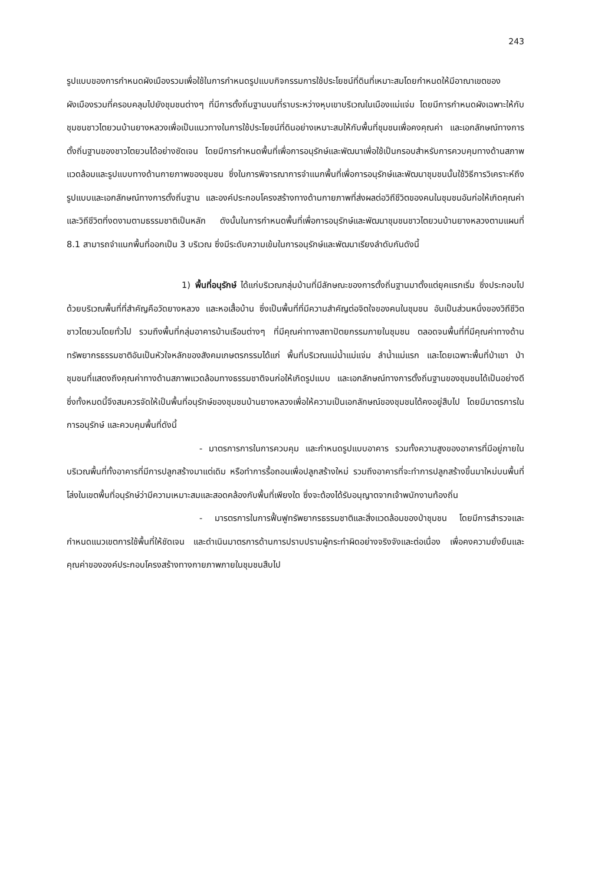243
รูปแบบของการกำหนดผังเมืองรวมเพื่อใช้ในการกำหนดรูปแบบกิจกรรมการใช้ประโยชน์ที่ดินที่เหมาะสมโดยกำหนดให้มีอาณาเขตของผังเมืองรวมที่ครอบคลุมไปยังชุมชนต่างๆ ที่มีการตั้งถิ่นฐานบนที่ราบระหว่างหุบเขาบริเวณในเมืองแม่แจ่ม โดยมีการกำหนดผังเฉพาะให้กับชุมชนชาวไตยวนบ้านยางหลวงเพื่อเป็นแนวทางในการใช้ประโยชน์ที่ดินอย่างเหมาะสมให้กับพื้นที่ชุมชนเพื่อคงคุณค่า และเอกลักษณ์ทางการตั้งถิ่นฐานของชาวไตยวนได้อย่างชัดเจน โดยมีการกำหนดพื้นที่เพื่อการอนุรักษ์และพัฒนาเพื่อใช้เป็นกรอบสำหรับการควบคุมทางด้านสภาพแวดล้อมและรูปแบบทางด้านกายภาพของชุมชน ซึ่งในการพิจารณาการจำแนกพื้นที่เพื่อการอนุรักษ์และพัฒนาชุมชนนั้นใช้วิธีการวิเคราะห์ถึงรูปแบบและเอกลักษณ์ทางการตั้งถิ่นฐาน และองค์ประกอบโครงสร้างทางด้านกายภาพที่ส่งผลต่อวิถีชีวิตของคนในชุมชนอันก่อให้เกิดคุณค่าและวิถีชีวิตที่งดงามตามธรรมชาติเป็นหลัก ดังนั้นในการกำหนดพื้นที่เพื่อการอนุรักษ์และพัฒนาชุมชนชาวไตยวนบ้านยางหลวงตามแผนที่ 8.1 สามารถจำแนกพื้นที่ออกเป็น 3 บริเวณ ซึ่งมีระดับความเข้มในการอนุรักษ์และพัฒนาเรียงลำดับกันดังนี้
1) พื้นที่อนุรักษ์ ได้แก่บริเวณกลุ่มบ้านที่มีลักษณะของการตั้งถิ่นฐานมาตั้งแต่ยุคแรกเริ่ม ซึ่งประกอบไปด้วยบริเวณพื้นที่ที่สำคัญคือวัดยางหลวง และหอเสื้อบ้าน ซึ่งเป็นพื้นที่ที่มีความสำคัญต่อจิตใจของคนในชุมชน อันเป็นส่วนหนึ่งของวิถีชีวิตชาวไตยวนโดยทั่วไป รวมถึงพื้นที่กลุ่มอาคารบ้านเรือนต่างๆ ที่มีคุณค่าทางสถาปัตยกรรมภายในชุมชน ตลอดจนพื้นที่ที่มีคุณค่าทางด้านทรัพยากรธรรมชาติอันเป็นหัวใจหลักของสังคมเกษตรกรรมได้แก่ พื้นที่บริเวณแม่น้ำแม่แจ่ม ลำน้ำแม่แรก และโดยเฉพาะพื้นที่ป่าเขา ป่าชุมชนที่แสดงถึงคุณค่าทางด้านสภาพแวดล้อมทางธรรมชาติจนก่อให้เกิดรูปแบบ และเอกลักษณ์ทางการตั้งถิ่นฐานของชุมชนได้เป็นอย่างดี ซึ่งทั้งหมดนี้จึงสมควรจัดให้เป็นพื้นที่อนุรักษ์ของชุมชนบ้านยางหลวงเพื่อให้ความเป็นเอกลักษณ์ของชุมชนได้คงอยู่สืบไป โดยมีมาตรการในการอนุรักษ์ และควบคุมพื้นที่ดังนี้
- มาตรการการในการควบคุม และกำหนดรูปแบบอาคาร รวมทั้งความสูงของอาคารที่มีอยู่ภายในบริเวณพื้นที่ทั้งอาคารที่มีการปลูกสร้างมาแต่เดิม หรือทำการรื้อถอนเพื่อปลูกสร้างใหม่ รวมถึงอาคารที่จะทำการปลูกสร้างขึ้นมาใหม่บนพื้นที่โล่งในเขตพื้นที่อนุรักษ์ว่ามีความเหมาะสมและสอดคล้องกับพื้นที่เพียงใด ซึ่งจะต้องได้รับอนุญาตจากเจ้าพนักงานท้องถิ่น
- มารตรการในการฟื้นฟูทรัพยากรธรรมชาติและสิ่งแวดล้อมของป่าชุมชน โดยมีการสำรวจและกำหนดแนวเขตการใช้พื้นที่ให้ชัดเจน และดำเนินมาตรการด้านการปราบปรามผู้กระทำผิดอย่างจริงจังและต่อเนื่อง เพื่อคงความยั่งยืนและคุณค่าขององค์ประกอบโครงสร้างทางกายภาพภายในชุมชนสืบไป